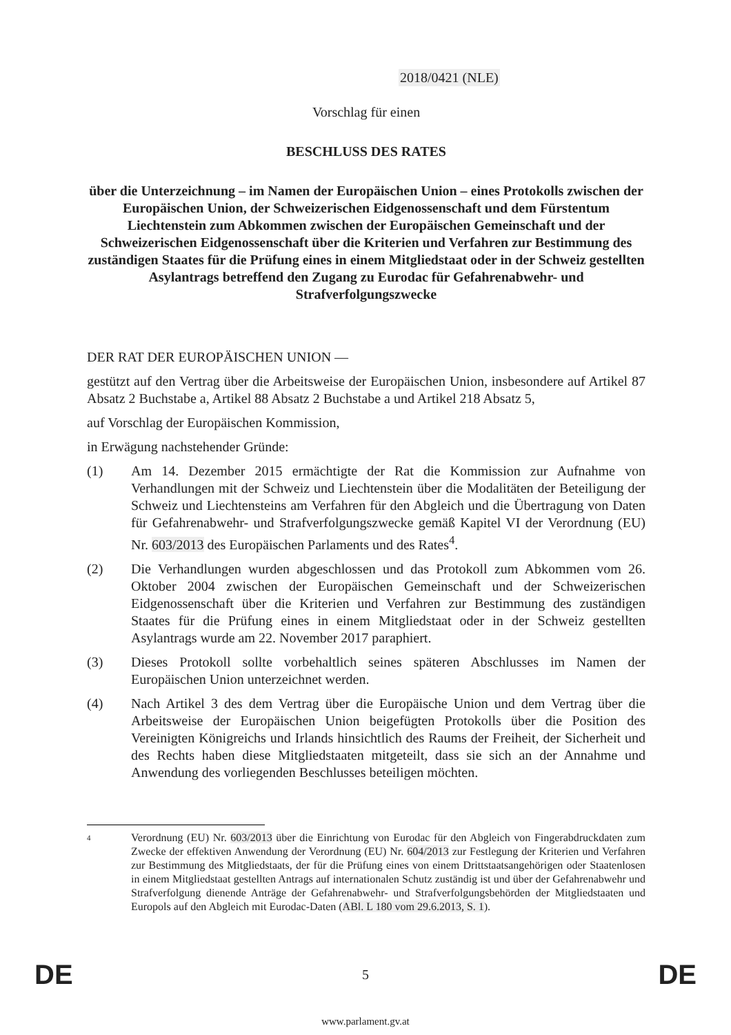2018/0421 (NLE)
Vorschlag für einen
BESCHLUSS DES RATES
über die Unterzeichnung – im Namen der Europäischen Union – eines Protokolls zwischen der Europäischen Union, der Schweizerischen Eidgenossenschaft und dem Fürstentum Liechtenstein zum Abkommen zwischen der Europäischen Gemeinschaft und der Schweizerischen Eidgenossenschaft über die Kriterien und Verfahren zur Bestimmung des zuständigen Staates für die Prüfung eines in einem Mitgliedstaat oder in der Schweiz gestellten Asylantrags betreffend den Zugang zu Eurodac für Gefahrenabwehr- und Strafverfolgungszwecke
DER RAT DER EUROPÄISCHEN UNION —
gestützt auf den Vertrag über die Arbeitsweise der Europäischen Union, insbesondere auf Artikel 87 Absatz 2 Buchstabe a, Artikel 88 Absatz 2 Buchstabe a und Artikel 218 Absatz 5,
auf Vorschlag der Europäischen Kommission,
in Erwägung nachstehender Gründe:
(1) Am 14. Dezember 2015 ermächtigte der Rat die Kommission zur Aufnahme von Verhandlungen mit der Schweiz und Liechtenstein über die Modalitäten der Beteiligung der Schweiz und Liechtensteins am Verfahren für den Abgleich und die Übertragung von Daten für Gefahrenabwehr- und Strafverfolgungszwecke gemäß Kapitel VI der Verordnung (EU) Nr. 603/2013 des Europäischen Parlaments und des Rates<sup>4</sup>.
(2) Die Verhandlungen wurden abgeschlossen und das Protokoll zum Abkommen vom 26. Oktober 2004 zwischen der Europäischen Gemeinschaft und der Schweizerischen Eidgenossenschaft über die Kriterien und Verfahren zur Bestimmung des zuständigen Staates für die Prüfung eines in einem Mitgliedstaat oder in der Schweiz gestellten Asylantrags wurde am 22. November 2017 paraphiert.
(3) Dieses Protokoll sollte vorbehaltlich seines späteren Abschlusses im Namen der Europäischen Union unterzeichnet werden.
(4) Nach Artikel 3 des dem Vertrag über die Europäische Union und dem Vertrag über die Arbeitsweise der Europäischen Union beigefügten Protokolls über die Position des Vereinigten Königreichs und Irlands hinsichtlich des Raums der Freiheit, der Sicherheit und des Rechts haben diese Mitgliedstaaten mitgeteilt, dass sie sich an der Annahme und Anwendung des vorliegenden Beschlusses beteiligen möchten.
4
Verordnung (EU) Nr. 603/2013 über die Einrichtung von Eurodac für den Abgleich von Fingerabdruckdaten zum Zwecke der effektiven Anwendung der Verordnung (EU) Nr. 604/2013 zur Festlegung der Kriterien und Verfahren zur Bestimmung des Mitgliedstaats, der für die Prüfung eines von einem Drittstaatsangehörigen oder Staatenlosen in einem Mitgliedstaat gestellten Antrags auf internationalen Schutz zuständig ist und über der Gefahrenabwehr und Strafverfolgung dienende Anträge der Gefahrenabwehr- und Strafverfolgungsbehörden der Mitgliedstaaten und Europols auf den Abgleich mit Eurodac-Daten (ABl. L 180 vom 29.6.2013, S. 1).
DE 5 DE
www.parlament.gv.at